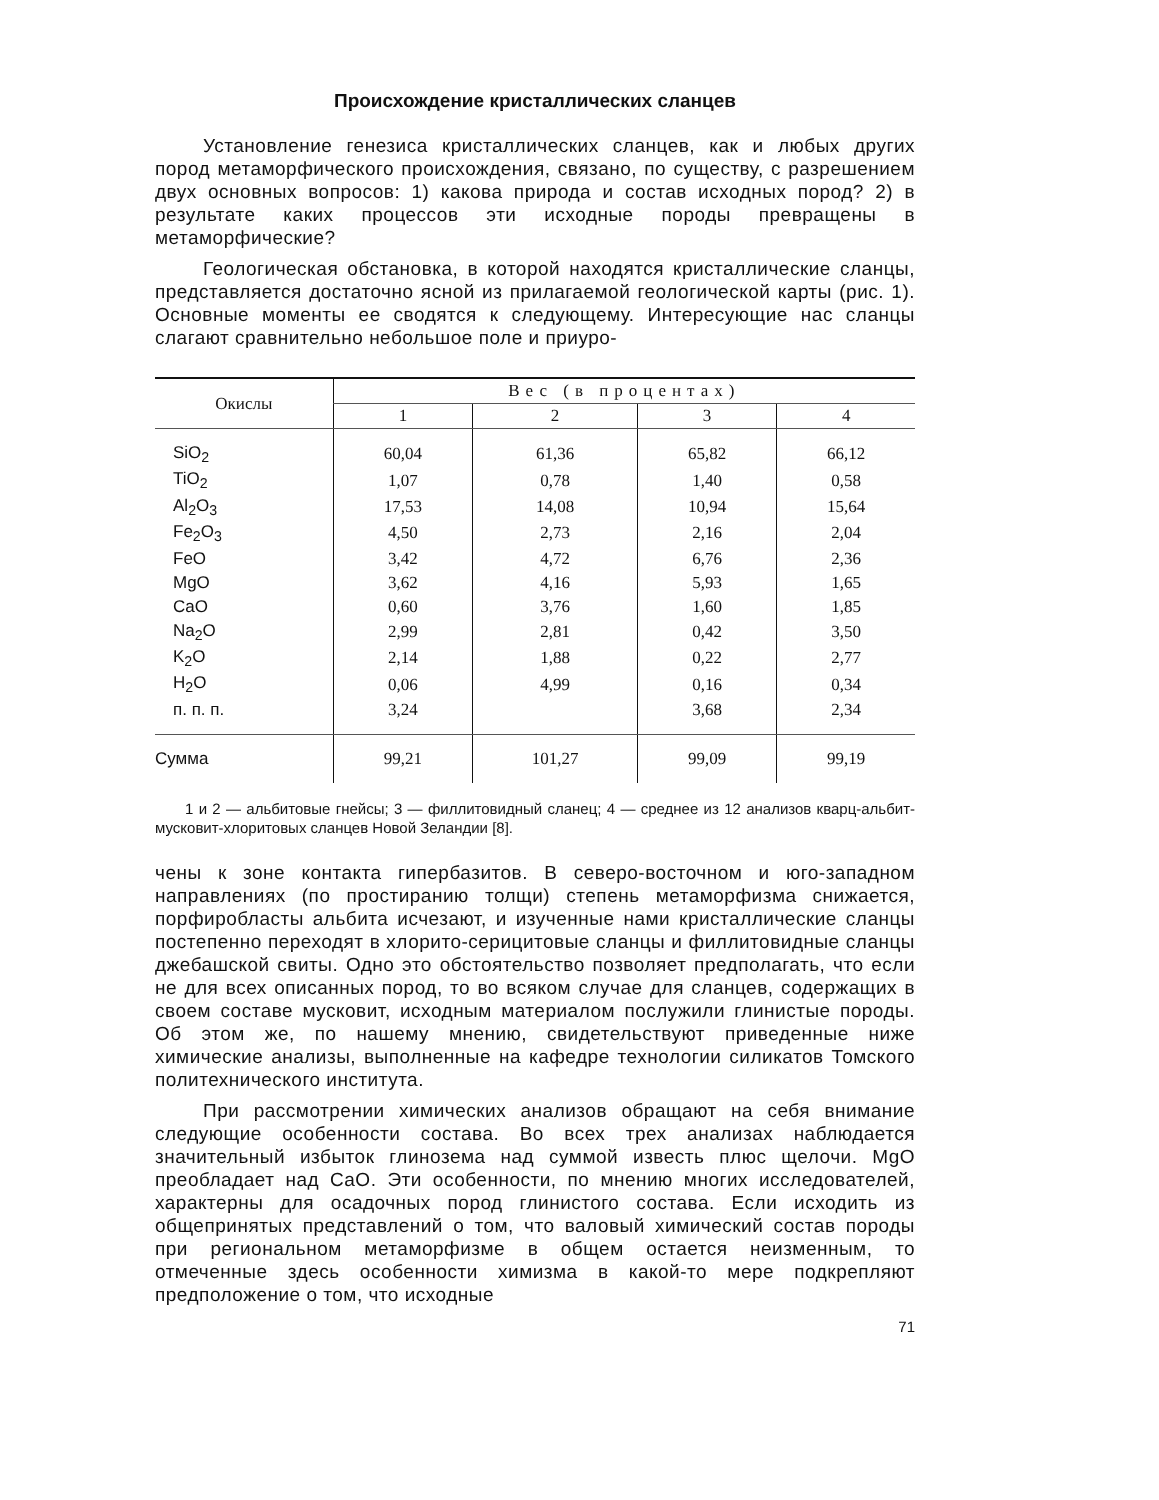Происхождение кристаллических сланцев
Установление генезиса кристаллических сланцев, как и любых других пород метаморфического происхождения, связано, по существу, с разрешением двух основных вопросов: 1) какова природа и состав исходных пород? 2) в результате каких процессов эти исходные породы превращены в метаморфические?
Геологическая обстановка, в которой находятся кристаллические сланцы, представляется достаточно ясной из прилагаемой геологической карты (рис. 1). Основные моменты ее сводятся к следующему. Интересующие нас сланцы слагают сравнительно небольшое поле и приуро-
| Окислы | Вес (в процентах) | | | |
| --- | --- | --- | --- | --- |
| | 1 | 2 | 3 | 4 |
| SiO<sub>2</sub> | 60,04 | 61,36 | 65,82 | 66,12 |
| TiO<sub>2</sub> | 1,07 | 0,78 | 1,40 | 0,58 |
| Al<sub>2</sub>O<sub>3</sub> | 17,53 | 14,08 | 10,94 | 15,64 |
| Fe<sub>2</sub>O<sub>3</sub> | 4,50 | 2,73 | 2,16 | 2,04 |
| FeO | 3,42 | 4,72 | 6,76 | 2,36 |
| MgO | 3,62 | 4,16 | 5,93 | 1,65 |
| CaO | 0,60 | 3,76 | 1,60 | 1,85 |
| Na<sub>2</sub>O | 2,99 | 2,81 | 0,42 | 3,50 |
| K<sub>2</sub>O | 2,14 | 1,88 | 0,22 | 2,77 |
| H<sub>2</sub>O | 0,06 | 4,99 | 0,16 | 0,34 |
| п. п. п. | 3,24 | | 3,68 | 2,34 |
| Сумма | 99,21 | 101,27 | 99,09 | 99,19 |
1 и 2 — альбитовые гнейсы; 3 — филлитовидный сланец; 4 — среднее из 12 анализов кварц-альбит-мусковит-хлоритовых сланцев Новой Зеландии [8].
чены к зоне контакта гипербазитов. В северо-восточном и юго-западном направлениях (по простиранию толщи) степень метаморфизма снижается, порфиробласты альбита исчезают, и изученные нами кристаллические сланцы постепенно переходят в хлорито-серицитовые сланцы и филлитовидные сланцы джебашской свиты. Одно это обстоятельство позволяет предполагать, что если не для всех описанных пород, то во всяком случае для сланцев, содержащих в своем составе мусковит, исходным материалом послужили глинистые породы. Об этом же, по нашему мнению, свидетельствуют приведенные ниже химические анализы, выполненные на кафедре технологии силикатов Томского политехнического института.
При рассмотрении химических анализов обращают на себя внимание следующие особенности состава. Во всех трех анализах наблюдается значительный избыток глинозема над суммой известь плюс щелочи. MgO преобладает над CaO. Эти особенности, по мнению многих исследователей, характерны для осадочных пород глинистого состава. Если исходить из общепринятых представлений о том, что валовый химический состав породы при региональном метаморфизме в общем остается неизменным, то отмеченные здесь особенности химизма в какой-то мере подкрепляют предположение о том, что исходные
71